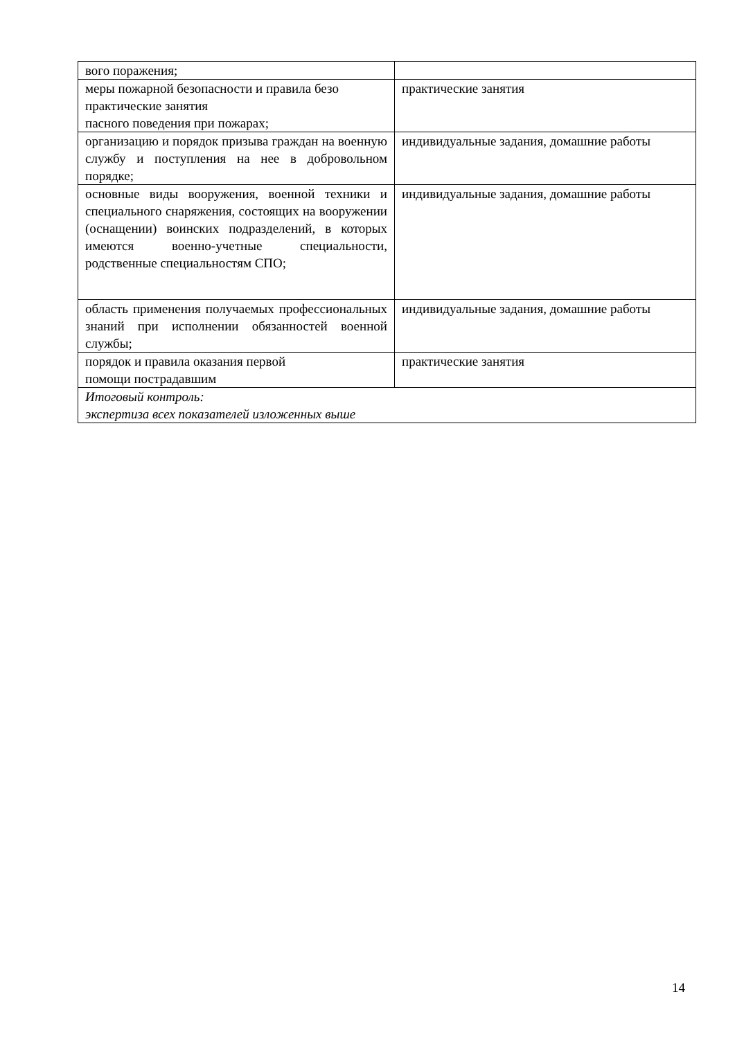| вого поражения; | |
| меры пожарной безопасности и правила безо практические занятия пасного поведения при пожарах; | практические занятия |
| организацию и порядок призыва граждан на военную службу и поступления на нее в добровольном порядке; | индивидуальные задания, домашние работы |
| основные виды вооружения, военной техники и специального снаряжения, состоящих на вооружении (оснащении) воинских подразделений, в которых имеются военно-учетные специальности, родственные специальностям СПО; | индивидуальные задания, домашние работы |
| область применения получаемых профессиональных знаний при исполнении обязанностей военной службы; | индивидуальные задания, домашние работы |
| порядок и правила оказания первой помощи пострадавшим | практические занятия |
| Итоговый контроль: экспертиза всех показателей изложенных выше | |
14